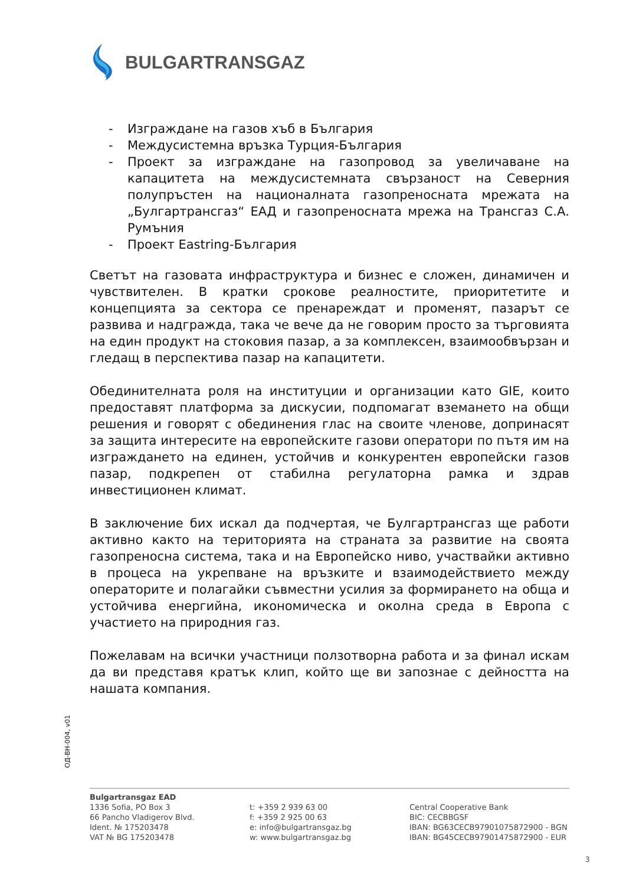BULGARTRANSGAZ
- Изграждане на газов хъб в България
- Междусистемна връзка Турция-България
- Проект за изграждане на газопровод за увеличаване на капацитета на междусистемната свързаност на Северния полупръстен на националната газопреносната мрежата на „Булгартрансгаз“ ЕАД и газопреносната мрежа на Трансгаз С.А. Румъния
- Проект Eastring-България
Светът на газовата инфраструктура и бизнес е сложен, динамичен и чувствителен. В кратки срокове реалностите, приоритетите и концепцията за сектора се пренареждат и променят, пазарът се развива и надгражда, така че вече да не говорим просто за търговията на един продукт на стоковия пазар, а за комплексен, взаимообвързан и гледащ в перспектива пазар на капацитети.
Обединителната роля на институции и организации като GIE, които предоставят платформа за дискусии, подпомагат вземането на общи решения и говорят с обединения глас на своите членове, допринасят за защита интересите на европейските газови оператори по пътя им на изграждането на единен, устойчив и конкурентен европейски газов пазар, подкрепен от стабилна регулаторна рамка и здрав инвестиционен климат.
В заключение бих искал да подчертая, че Булгартрансгаз ще работи активно както на територията на страната за развитие на своята газопреносна система, така и на Европейско ниво, участвайки активно в процеса на укрепване на връзките и взаимодействието между операторите и полагайки съвместни усилия за формирането на обща и устойчива енергийна, икономическа и околна среда в Европа с участието на природния газ.
Пожелавам на всички участници ползотворна работа и за финал искам да ви представя кратък клип, който ще ви запознае с дейността на нашата компания.
ОД-ВН-004, v01
Bulgartransgaz EAD
1336 Sofia, PO Box 3
66 Pancho Vladigerov Blvd.
Ident. № 175203478
VAT № BG 175203478
t: +359 2 939 63 00
f: +359 2 925 00 63
e: info@bulgartransgaz.bg
w: www.bulgartransgaz.bg
Central Cooperative Bank
BIC: CECBBGSF
IBAN: BG63CECB97901075872900 - BGN
IBAN: BG45CECB97901475872900 - EUR
3